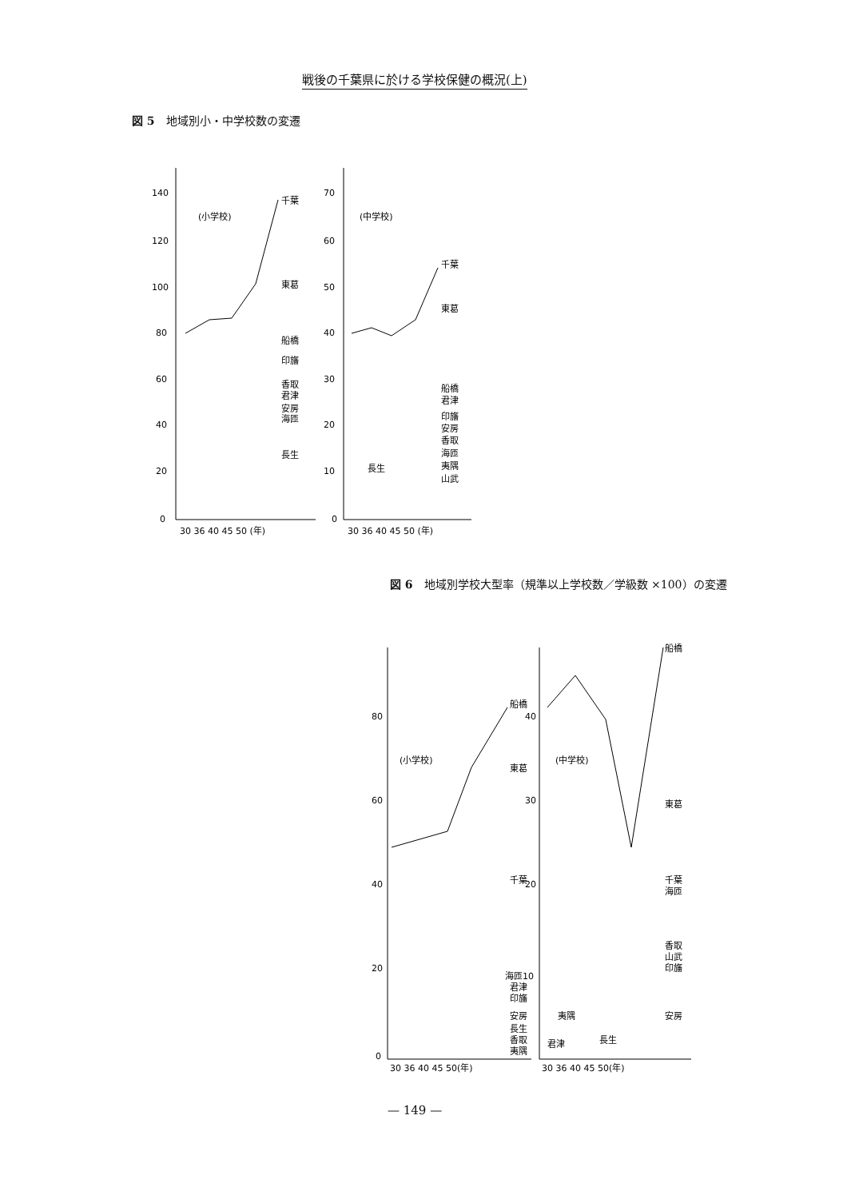戦後の千葉県に於ける学校保健の概況(上)
図 5　地域別小・中学校数の変遷
140
120
100
80
60
40
20
0
30 36 40 45 50 (年)
(小学校)
千葉
東葛
船橋
印旛
香取
君津
安房
海匝
長生
70
60
50
40
30
20
10
0
30 36 40 45 50 (年)
(中学校)
千葉
東葛
船橋
君津
印旛
安房
香取
海匝
夷隅
山武
長生
図 6　地域別学校大型率（規準以上学校数／学級数 ×100）の変遷
80
60
40
20
0
30 36 40 45 50(年)
(小学校)
船橋
東葛
千葉
海匝10
君津
印旛
安房
長生
香取
夷隅
40
30
20
30 36 40 45 50(年)
(中学校)
船橋
東葛
千葉
海匝
香取
山武
印旛
安房
夷隅
君津
長生
— 149 —